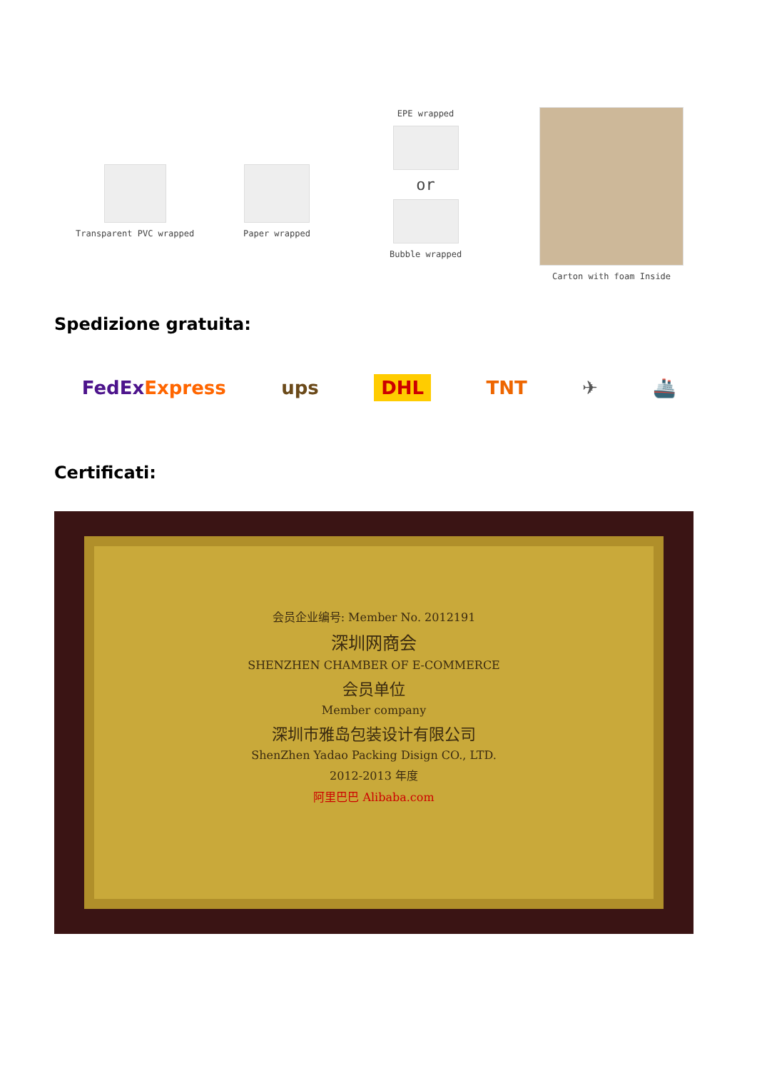Transparent PVC wrapped Paper wrapped
EPE wrapped
or
Bubble wrapped
Carton with foam Inside
Spedizione gratuita:
FedExExpress ups DHL TNT ✈ 🚢
Certificati:
会员企业编号: Member No. 2012191
深圳网商会
SHENZHEN CHAMBER OF E-COMMERCE
会员单位
Member company
深圳市雅岛包装设计有限公司
ShenZhen Yadao Packing Disign CO., LTD.
2012-2013 年度
阿里巴巴 Alibaba.com